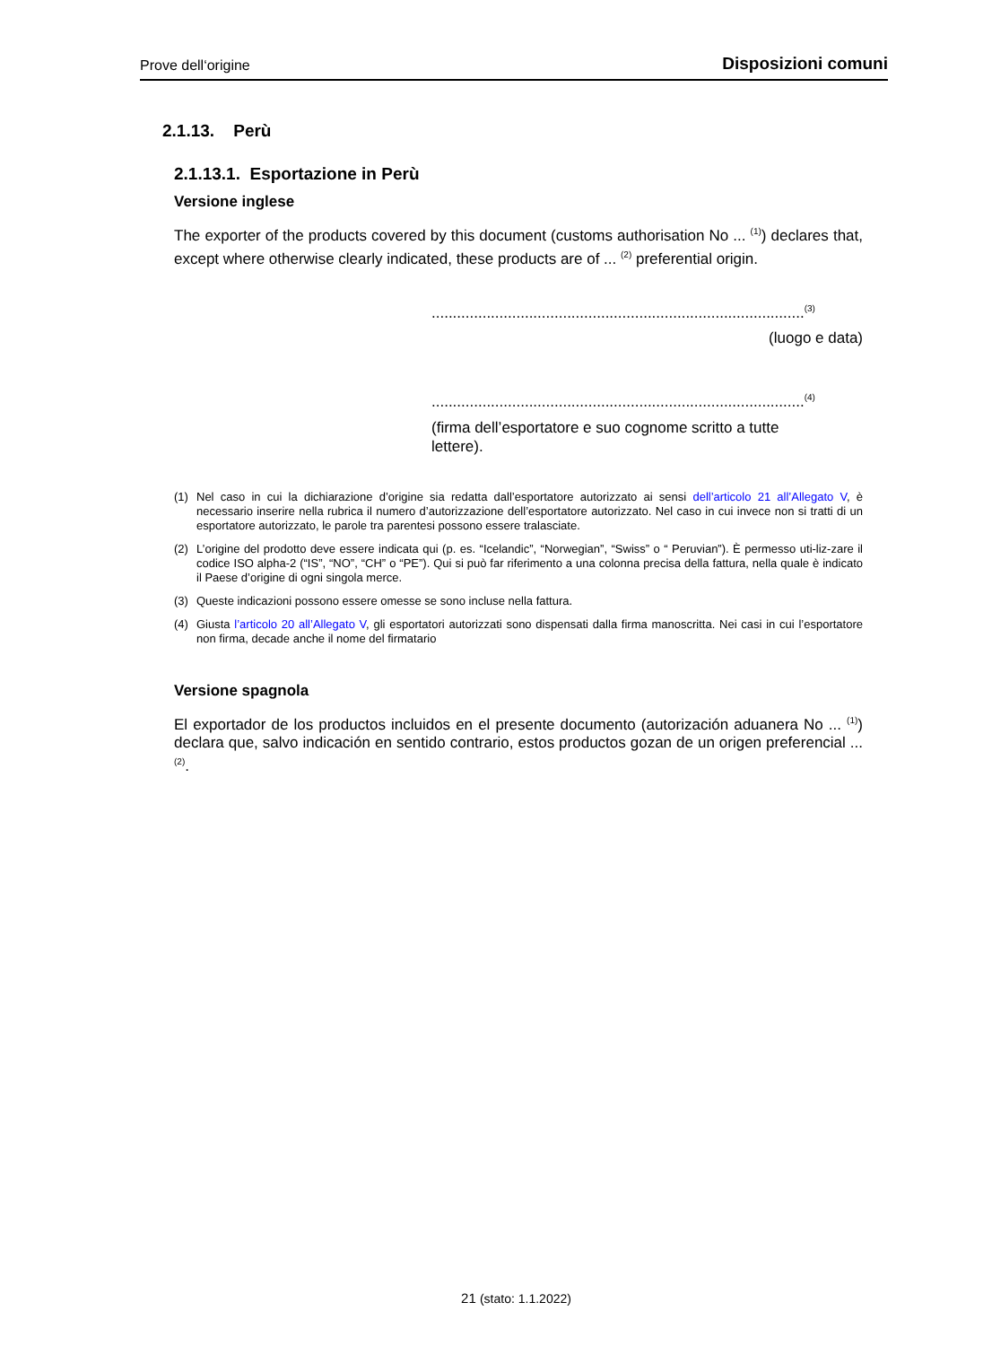Prove dell‘origine Disposizioni comuni
2.1.13. Perù
2.1.13.1. Esportazione in Perù
Versione inglese
The exporter of the products covered by this document (customs authorisation No ... <sup>(1)</sup>) declares that, except where otherwise clearly indicated, these products are of ... <sup>(2)</sup> preferential origin.
........................................................................................<sup>(3)</sup>
(luogo e data)
........................................................................................<sup>(4)</sup>
(firma dell’esportatore e suo cognome scritto a tutte lettere).
(1) Nel caso in cui la dichiarazione d’origine sia redatta dall’esportatore autorizzato ai sensi dell’articolo 21 all’Allegato V, è necessario inserire nella rubrica il numero d’autorizzazione dell’esportatore autorizzato. Nel caso in cui invece non si tratti di un esportatore autorizzato, le parole tra parentesi possono essere tralasciate.
(2) L’origine del prodotto deve essere indicata qui (p. es. “Icelandic”, “Norwegian”, “Swiss” o “ Peruvian”). È permesso uti-liz-zare il codice ISO alpha-2 (“IS”, “NO”, “CH” o “PE”). Qui si può far riferimento a una colonna precisa della fattura, nella quale è indicato il Paese d’origine di ogni singola merce.
(3) Queste indicazioni possono essere omesse se sono incluse nella fattura.
(4) Giusta l’articolo 20 all’Allegato V, gli esportatori autorizzati sono dispensati dalla firma manoscritta. Nei casi in cui l’esportatore non firma, decade anche il nome del firmatario
Versione spagnola
El exportador de los productos incluidos en el presente documento (autorización aduanera No ... <sup>(1)</sup>) declara que, salvo indicación en sentido contrario, estos productos gozan de un origen preferencial ... <sup>(2)</sup>.
21 (stato: 1.1.2022)